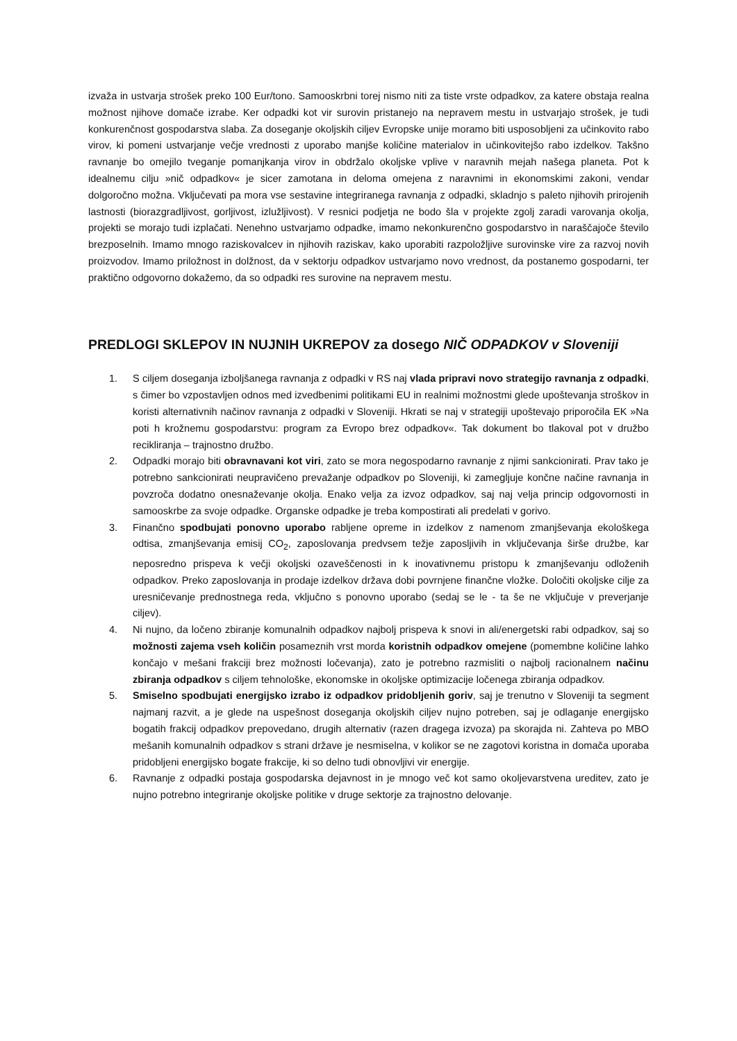izvaža in ustvarja strošek preko 100 Eur/tono. Samooskrbni torej nismo niti za tiste vrste odpadkov, za katere obstaja realna možnost njihove domače izrabe. Ker odpadki kot vir surovin pristanejo na nepravem mestu in ustvarjajo strošek, je tudi konkurenčnost gospodarstva slaba. Za doseganje okoljskih ciljev Evropske unije moramo biti usposobljeni za učinkovito rabo virov, ki pomeni ustvarjanje večje vrednosti z uporabo manjše količine materialov in učinkovitejšo rabo izdelkov. Takšno ravnanje bo omejilo tveganje pomanjkanja virov in obdržalo okoljske vplive v naravnih mejah našega planeta. Pot k idealnemu cilju »nič odpadkov« je sicer zamotana in deloma omejena z naravnimi in ekonomskimi zakoni, vendar dolgoročno možna. Vključevati pa mora vse sestavine integriranega ravnanja z odpadki, skladnjo s paleto njihovih prirojenih lastnosti (biorazgradljivost, gorljivost, izlužljivost). V resnici podjetja ne bodo šla v projekte zgolj zaradi varovanja okolja, projekti se morajo tudi izplačati. Nenehno ustvarjamo odpadke, imamo nekonkurenčno gospodarstvo in naraščajoče število brezposelnih. Imamo mnogo raziskovalcev in njihovih raziskav, kako uporabiti razpoložljive surovinske vire za razvoj novih proizvodov. Imamo priložnost in dolžnost, da v sektorju odpadkov ustvarjamo novo vrednost, da postanemo gospodarni, ter praktično odgovorno dokažemo, da so odpadki res surovine na nepravem mestu.
PREDLOGI SKLEPOV IN NUJNIH UKREPOV za dosego NIČ ODPADKOV v Sloveniji
1. S ciljem doseganja izboljšanega ravnanja z odpadki v RS naj vlada pripravi novo strategijo ravnanja z odpadki, s čimer bo vzpostavljen odnos med izvedbenimi politikami EU in realnimi možnostmi glede upoštevanja stroškov in koristi alternativnih načinov ravnanja z odpadki v Sloveniji. Hkrati se naj v strategiji upoštevajo priporočila EK »Na poti h krožnemu gospodarstvu: program za Evropo brez odpadkov«. Tak dokument bo tlakoval pot v družbo recikliranja – trajnostno družbo.
2. Odpadki morajo biti obravnavani kot viri, zato se mora negospodarno ravnanje z njimi sankcionirati. Prav tako je potrebno sankcionirati neupravičeno prevažanje odpadkov po Sloveniji, ki zamegljuje končne načine ravnanja in povzroča dodatno onesnaževanje okolja. Enako velja za izvoz odpadkov, saj naj velja princip odgovornosti in samooskrbe za svoje odpadke. Organske odpadke je treba kompostirati ali predelati v gorivo.
3. Finančno spodbujati ponovno uporabo rabljene opreme in izdelkov z namenom zmanjševanja ekološkega odtisa, zmanjševanja emisij CO<sub>2</sub>, zaposlovanja predvsem težje zaposljivih in vključevanja širše družbe, kar neposredno prispeva k večji okoljski ozaveščenosti in k inovativnemu pristopu k zmanjševanju odloženih odpadkov. Preko zaposlovanja in prodaje izdelkov država dobi povrnjene finančne vložke. Določiti okoljske cilje za uresničevanje prednostnega reda, vključno s ponovno uporabo (sedaj se le - ta še ne vključuje v preverjanje ciljev).
4. Ni nujno, da ločeno zbiranje komunalnih odpadkov najbolj prispeva k snovi in ali/energetski rabi odpadkov, saj so možnosti zajema vseh količin posameznih vrst morda koristnih odpadkov omejene (pomembne količine lahko končajo v mešani frakciji brez možnosti ločevanja), zato je potrebno razmisliti o najbolj racionalnem načinu zbiranja odpadkov s ciljem tehnološke, ekonomske in okoljske optimizacije ločenega zbiranja odpadkov.
5. Smiselno spodbujati energijsko izrabo iz odpadkov pridobljenih goriv, saj je trenutno v Sloveniji ta segment najmanj razvit, a je glede na uspešnost doseganja okoljskih ciljev nujno potreben, saj je odlaganje energijsko bogatih frakcij odpadkov prepovedano, drugih alternativ (razen dragega izvoza) pa skorajda ni. Zahteva po MBO mešanih komunalnih odpadkov s strani države je nesmiselna, v kolikor se ne zagotovi koristna in domača uporaba pridobljeni energijsko bogate frakcije, ki so delno tudi obnovljivi vir energije.
6. Ravnanje z odpadki postaja gospodarska dejavnost in je mnogo več kot samo okoljevarstvena ureditev, zato je nujno potrebno integriranje okoljske politike v druge sektorje za trajnostno delovanje.